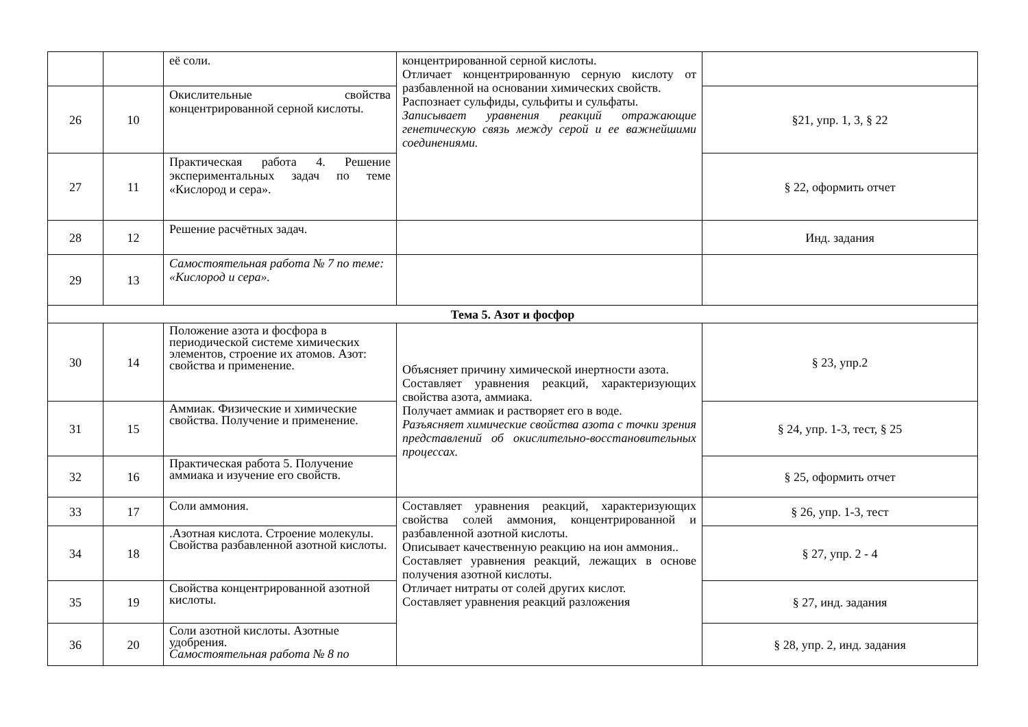| | | её соли. | концентрированной серной кислоты. Отличает концентрированную серную кислоту от разбавленной на основании химических свойств. Распознает сульфиды, сульфиты и сульфаты. Записывает уравнения реакций отражающие генетическую связь между серой и ее важнейшими соединениями. | |
| 26 | 10 | Окислительные свойства концентрированной серной кислоты. | | §21, упр. 1, 3, § 22 |
| 27 | 11 | Практическая работа 4. Решение экспериментальных задач по теме «Кислород и сера». | | § 22, оформить отчет |
| 28 | 12 | Решение расчётных задач. | | Инд. задания |
| 29 | 13 | Самостоятельная работа № 7 по теме: «Кислород и сера». | | |
| Тема 5. Азот и фосфор | | | | |
| 30 | 14 | Положение азота и фосфора в периодической системе химических элементов, строение их атомов. Азот: свойства и применение. | Объясняет причину химической инертности азота. Составляет уравнения реакций, характеризующих свойства азота, аммиака. Получает аммиак и растворяет его в воде. Разъясняет химические свойства азота с точки зрения представлений об окислительно-восстановительных процессах. | § 23, упр.2 |
| 31 | 15 | Аммиак. Физические и химические свойства. Получение и применение. | | § 24, упр. 1-3, тест, § 25 |
| 32 | 16 | Практическая работа 5. Получение аммиака и изучение его свойств. | | § 25, оформить отчет |
| 33 | 17 | Соли аммония. | Составляет уравнения реакций, характеризующих свойства солей аммония, концентрированной и разбавленной азотной кислоты. Описывает качественную реакцию на ион аммония.. Составляет уравнения реакций, лежащих в основе получения азотной кислоты. Отличает нитраты от солей других кислот. Составляет уравнения реакций разложения | § 26, упр. 1-3, тест |
| 34 | 18 | .Азотная кислота. Строение молекулы. Свойства разбавленной азотной кислоты. | | § 27, упр. 2 - 4 |
| 35 | 19 | Свойства концентрированной азотной кислоты. | | § 27, инд. задания |
| 36 | 20 | Соли азотной кислоты. Азотные удобрения. Самостоятельная работа № 8 по | | § 28, упр. 2, инд. задания |